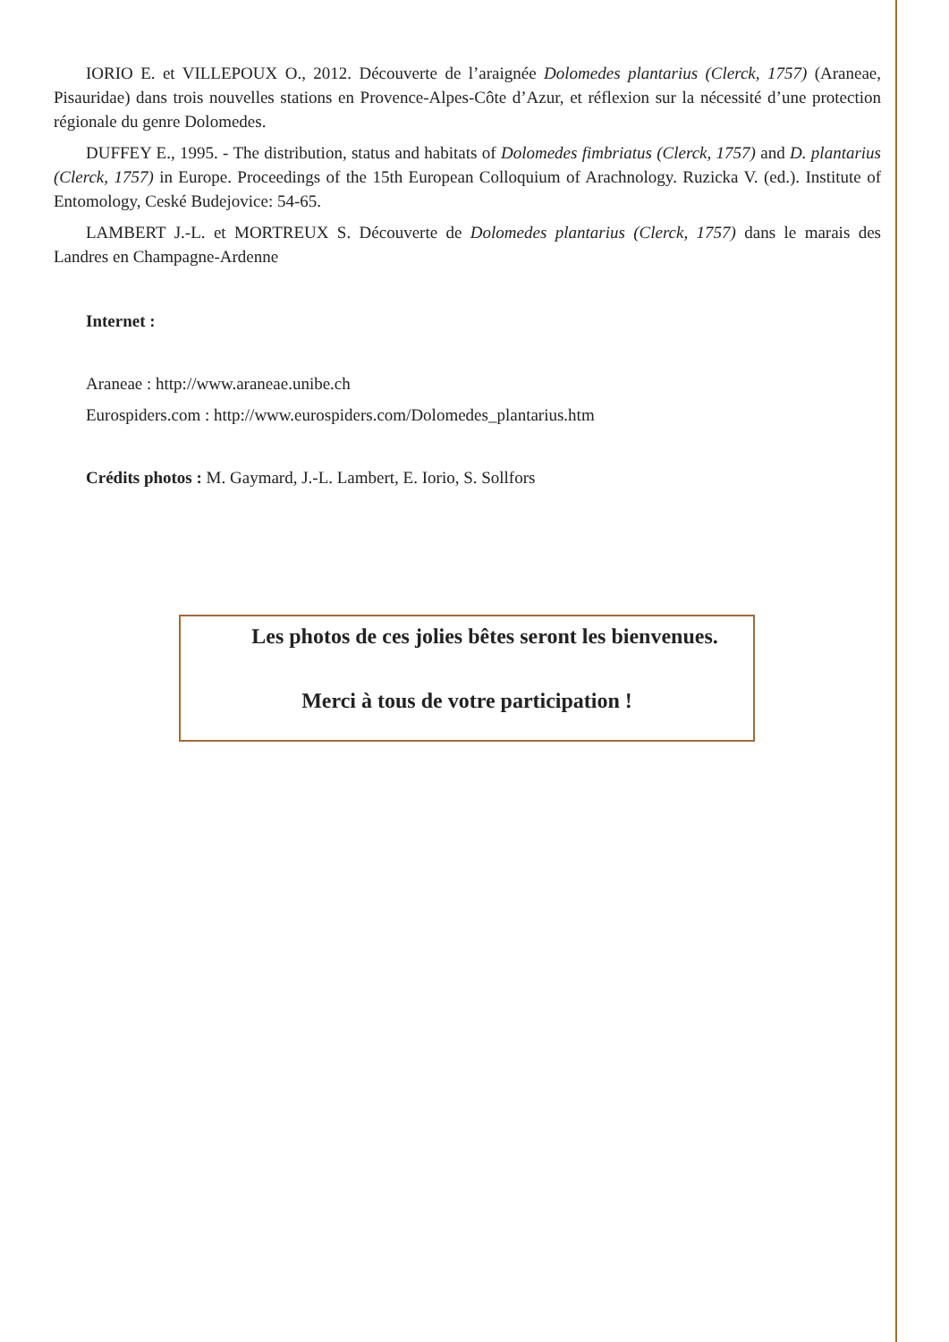IORIO E. et VILLEPOUX O., 2012. Découverte de l’araignée Dolomedes plantarius (Clerck, 1757) (Araneae, Pisauridae) dans trois nouvelles stations en Provence-Alpes-Côte d’Azur, et réflexion sur la nécessité d’une protection régionale du genre Dolomedes.
DUFFEY E., 1995. - The distribution, status and habitats of Dolomedes fimbriatus (Clerck, 1757) and D. plantarius (Clerck, 1757) in Europe. Proceedings of the 15th European Colloquium of Arachnology. Ruzicka V. (ed.). Institute of Entomology, Ceské Budejovice: 54-65.
LAMBERT J.-L. et MORTREUX S. Découverte de Dolomedes plantarius (Clerck, 1757) dans le marais des Landres en Champagne-Ardenne
Internet :
Araneae : http://www.araneae.unibe.ch
Eurospiders.com : http://www.eurospiders.com/Dolomedes_plantarius.htm
Crédits photos : M. Gaymard, J.-L. Lambert, E. Iorio, S. Sollfors
Les photos de ces jolies bêtes seront les bienvenues.
Merci à tous de votre participation !